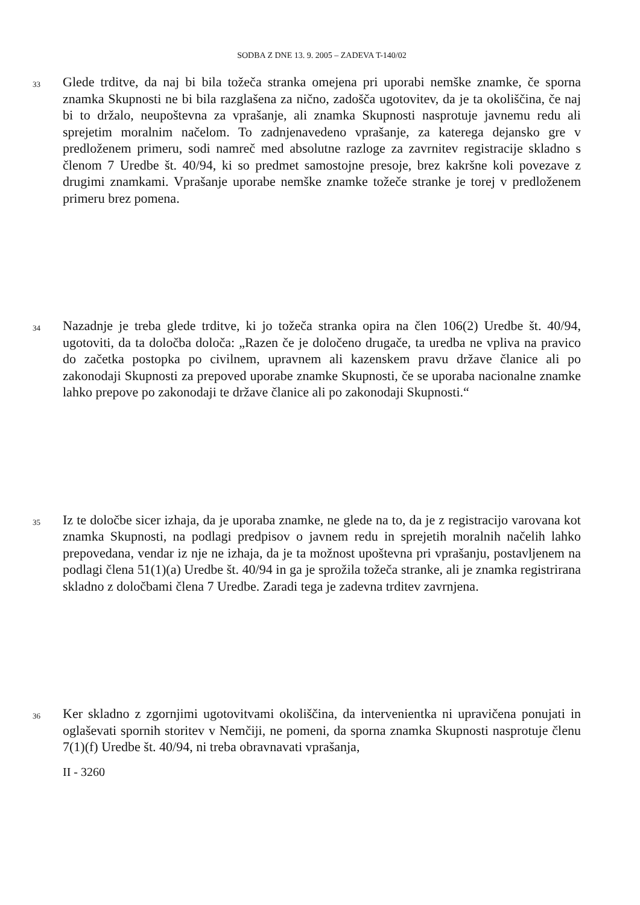SODBA Z DNE 13. 9. 2005 – ZADEVA T-140/02
33
Glede trditve, da naj bi bila tožeča stranka omejena pri uporabi nemške znamke, če sporna znamka Skupnosti ne bi bila razglašena za nično, zadošča ugotovitev, da je ta okoliščina, če naj bi to držalo, neupoštevna za vprašanje, ali znamka Skupnosti nasprotuje javnemu redu ali sprejetim moralnim načelom. To zadnjenavedeno vprašanje, za katerega dejansko gre v predloženem primeru, sodi namreč med absolutne razloge za zavrnitev registracije skladno s členom 7 Uredbe št. 40/94, ki so predmet samostojne presoje, brez kakršne koli povezave z drugimi znamkami. Vprašanje uporabe nemške znamke tožeče stranke je torej v predloženem primeru brez pomena.
34
Nazadnje je treba glede trditve, ki jo tožeča stranka opira na člen 106(2) Uredbe št. 40/94, ugotoviti, da ta določba določa: „Razen če je določeno drugače, ta uredba ne vpliva na pravico do začetka postopka po civilnem, upravnem ali kazenskem pravu države članice ali po zakonodaji Skupnosti za prepoved uporabe znamke Skupnosti, če se uporaba nacionalne znamke lahko prepove po zakonodaji te države članice ali po zakonodaji Skupnosti.“
35
Iz te določbe sicer izhaja, da je uporaba znamke, ne glede na to, da je z registracijo varovana kot znamka Skupnosti, na podlagi predpisov o javnem redu in sprejetih moralnih načelih lahko prepovedana, vendar iz nje ne izhaja, da je ta možnost upoštevna pri vprašanju, postavljenem na podlagi člena 51(1)(a) Uredbe št. 40/94 in ga je sprožila tožeča stranke, ali je znamka registrirana skladno z določbami člena 7 Uredbe. Zaradi tega je zadevna trditev zavrnjena.
36
Ker skladno z zgornjimi ugotovitvami okoliščina, da intervenientka ni upravičena ponujati in oglaševati spornih storitev v Nemčiji, ne pomeni, da sporna znamka Skupnosti nasprotuje členu 7(1)(f) Uredbe št. 40/94, ni treba obravnavati vprašanja,
II - 3260